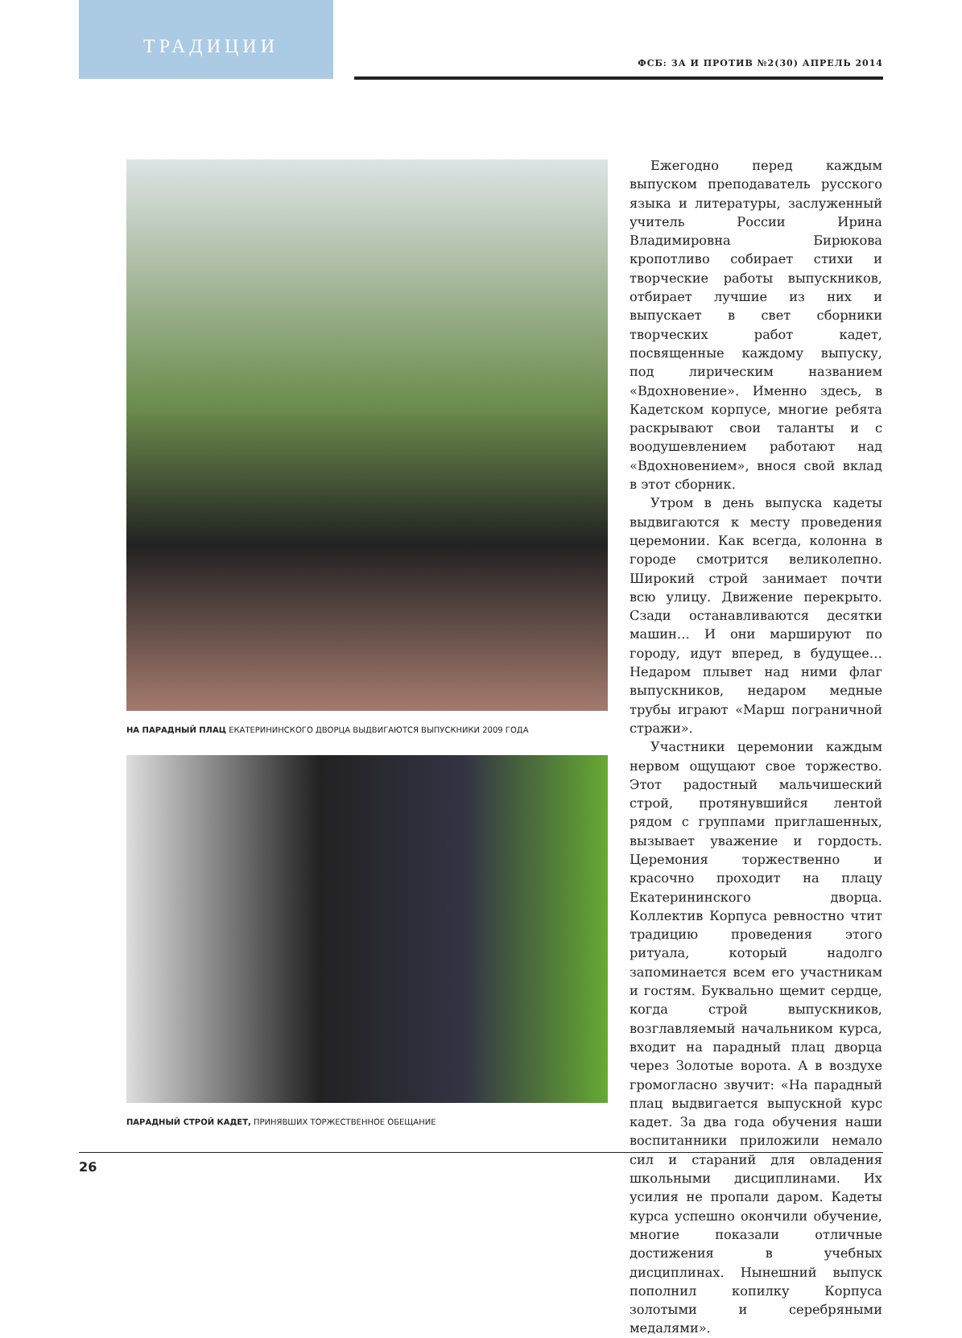ТРАДИЦИИ
ФСБ: ЗА И ПРОТИВ №2(30) АПРЕЛЬ 2014
НА ПАРАДНЫЙ ПЛАЦ ЕКАТЕРИНИНСКОГО ДВОРЦА ВЫДВИГАЮТСЯ ВЫПУСКНИКИ 2009 ГОДА
ПАРАДНЫЙ СТРОЙ КАДЕТ, ПРИНЯВШИХ ТОРЖЕСТВЕННОЕ ОБЕЩАНИЕ
Ежегодно перед каждым выпуском преподаватель русского языка и литературы, заслуженный учитель России Ирина Владимировна Бирюкова кропотливо собирает стихи и творческие работы выпускников, отбирает лучшие из них и выпускает в свет сборники творческих работ кадет, посвященные каждому выпуску, под лирическим названием «Вдохновение». Именно здесь, в Кадетском корпусе, многие ребята раскрывают свои таланты и с воодушевлением работают над «Вдохновением», внося свой вклад в этот сборник.
Утром в день выпуска кадеты выдвигаются к месту проведения церемонии. Как всегда, колонна в городе смотрится великолепно. Широкий строй занимает почти всю улицу. Движение перекрыто. Сзади останавливаются десятки машин… И они маршируют по городу, идут вперед, в будущее… Недаром плывет над ними флаг выпускников, недаром медные трубы играют «Марш пограничной стражи».
Участники церемонии каждым нервом ощущают свое торжество. Этот радостный мальчишеский строй, протянувшийся лентой рядом с группами приглашенных, вызывает уважение и гордость. Церемония торжественно и красочно проходит на плацу Екатерининского дворца. Коллектив Корпуса ревностно чтит традицию проведения этого ритуала, который надолго запоминается всем его участникам и гостям. Буквально щемит сердце, когда строй выпускников, возглавляемый начальником курса, входит на парадный плац дворца через Золотые ворота. А в воздухе громогласно звучит: «На парадный плац выдвигается выпускной курс кадет. За два года обучения наши воспитанники приложили немало сил и стараний для овладения школьными дисциплинами. Их усилия не пропали даром. Кадеты курса успешно окончили обучение, многие показали отличные достижения в учебных дисциплинах. Нынешний выпуск пополнил копилку Корпуса золотыми и серебряными медалями».
26